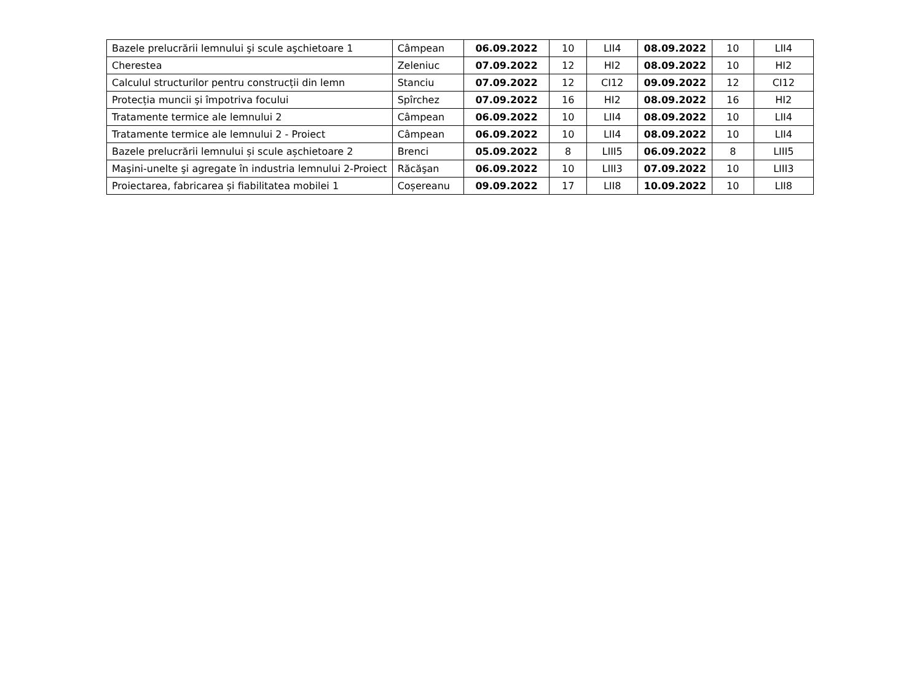| Bazele prelucrării lemnului şi scule aşchietoare 1 | Câmpean | 06.09.2022 | 10 | LII4 | 08.09.2022 | 10 | LII4 |
| Cherestea | Zeleniuc | 07.09.2022 | 12 | HI2 | 08.09.2022 | 10 | HI2 |
| Calculul structurilor pentru construcții din lemn | Stanciu | 07.09.2022 | 12 | CI12 | 09.09.2022 | 12 | CI12 |
| Protecția muncii şi împotriva focului | Spîrchez | 07.09.2022 | 16 | HI2 | 08.09.2022 | 16 | HI2 |
| Tratamente termice ale lemnului 2 | Câmpean | 06.09.2022 | 10 | LII4 | 08.09.2022 | 10 | LII4 |
| Tratamente termice ale lemnului 2 - Proiect | Câmpean | 06.09.2022 | 10 | LII4 | 08.09.2022 | 10 | LII4 |
| Bazele prelucrării lemnului și scule așchietoare 2 | Brenci | 05.09.2022 | 8 | LIII5 | 06.09.2022 | 8 | LIII5 |
| Maşini-unelte şi agregate în industria lemnului 2-Proiect | Răcăşan | 06.09.2022 | 10 | LIII3 | 07.09.2022 | 10 | LIII3 |
| Proiectarea, fabricarea și fiabilitatea mobilei 1 | Coșereanu | 09.09.2022 | 17 | LII8 | 10.09.2022 | 10 | LII8 |